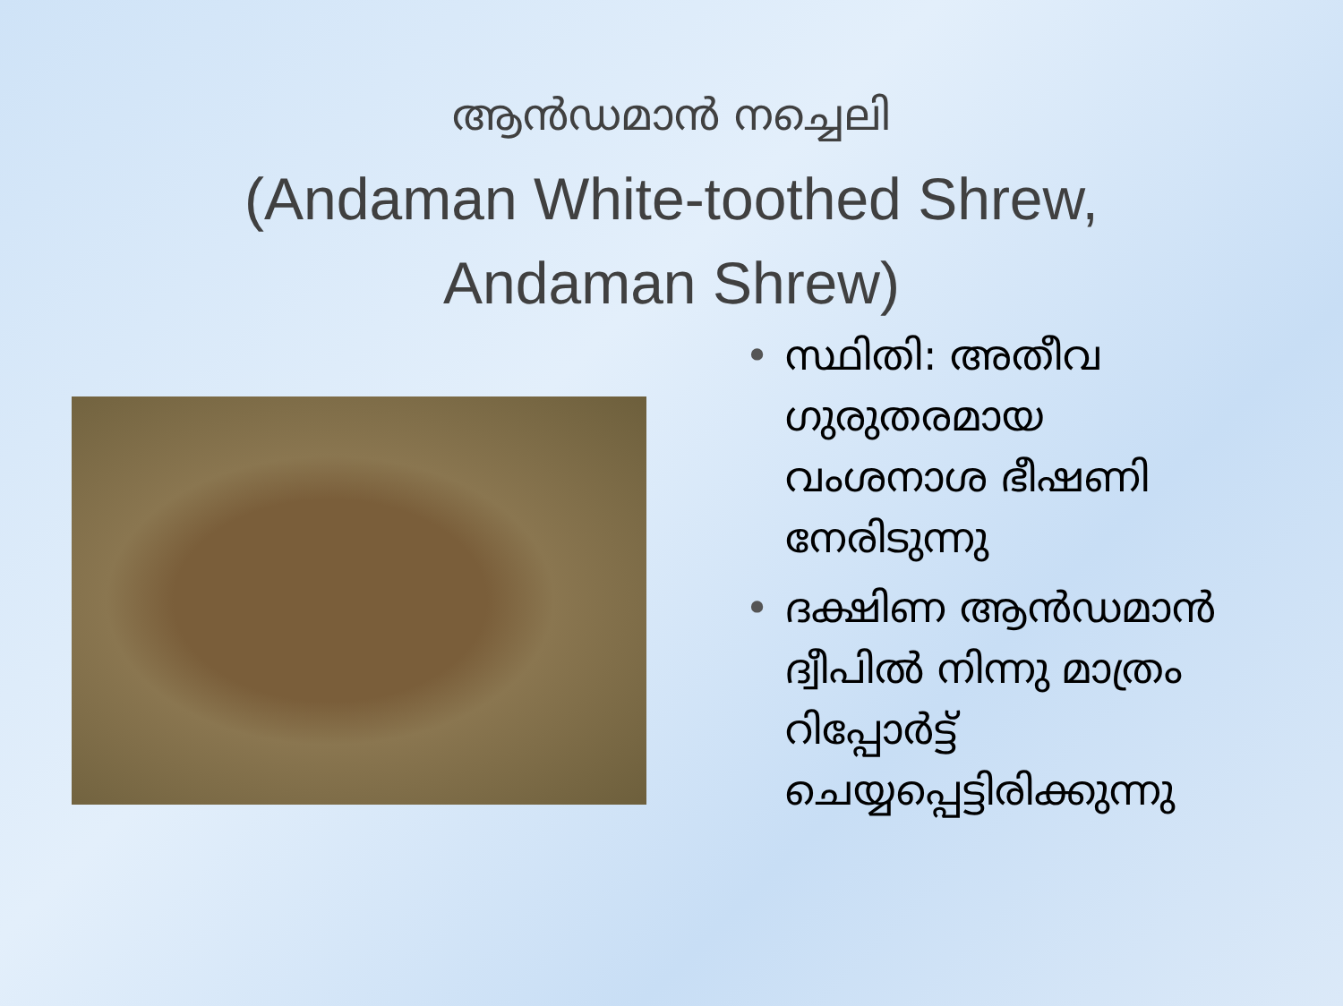ആൻഡമാൻ നച്ചെലി
(Andaman White-toothed Shrew,
Andaman Shrew)
• സ്ഥിതി: അതീവ ഗുരുതരമായ വംശനാശ ഭീഷണി നേരിടുന്നു
• ദക്ഷിണ ആൻഡമാൻ ദ്വീപിൽ നിന്നു മാത്രം റിപ്പോർട്ട് ചെയ്യപ്പെട്ടിരിക്കുന്നു